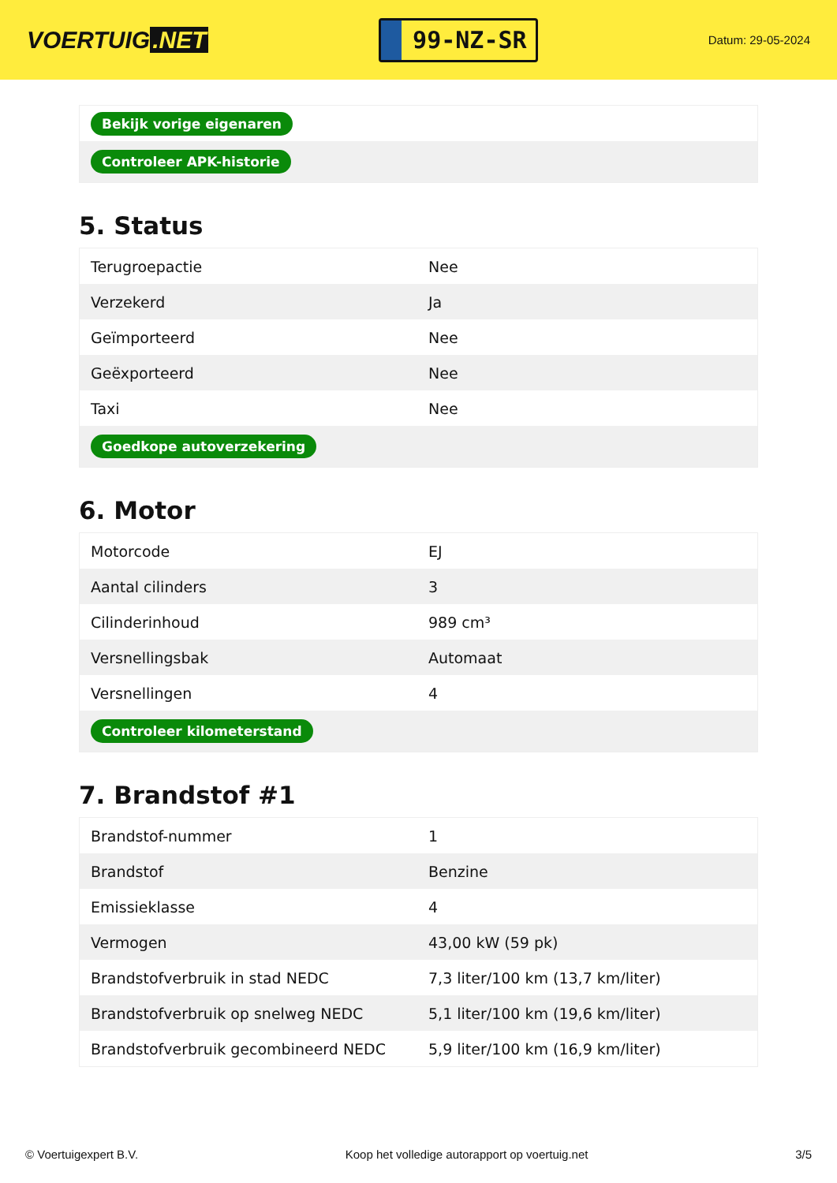VOERTUIG.NET
99-NZ-SR
Datum: 29-05-2024
| Bekijk vorige eigenaren |
| Controleer APK-historie |
5. Status
| Terugroepactie | Nee |
| Verzekerd | Ja |
| Geïmporteerd | Nee |
| Geëxporteerd | Nee |
| Taxi | Nee |
| Goedkope autoverzekering | |
6. Motor
| Motorcode | EJ |
| Aantal cilinders | 3 |
| Cilinderinhoud | 989 cm³ |
| Versnellingsbak | Automaat |
| Versnellingen | 4 |
| Controleer kilometerstand | |
7. Brandstof #1
| Brandstof-nummer | 1 |
| Brandstof | Benzine |
| Emissieklasse | 4 |
| Vermogen | 43,00 kW (59 pk) |
| Brandstofverbruik in stad NEDC | 7,3 liter/100 km (13,7 km/liter) |
| Brandstofverbruik op snelweg NEDC | 5,1 liter/100 km (19,6 km/liter) |
| Brandstofverbruik gecombineerd NEDC | 5,9 liter/100 km (16,9 km/liter) |
© Voertuigexpert B.V. Koop het volledige autorapport op voertuig.net 3/5